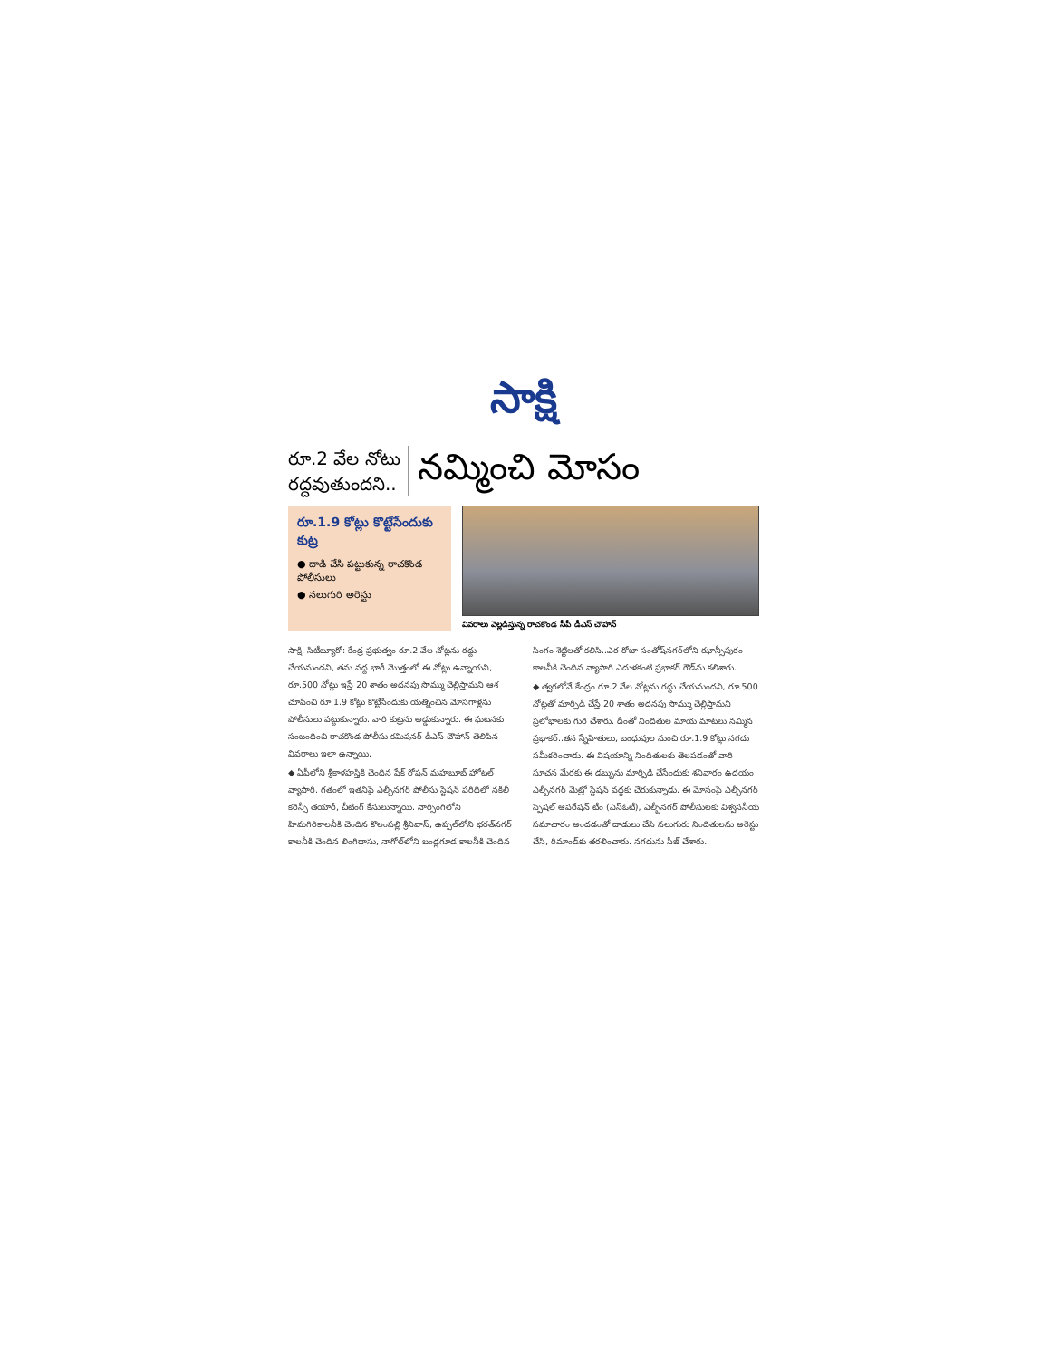సాక్షి
రూ.2 వేల నోటు
రద్దవుతుందని..
నమ్మించి మోసం
రూ.1.9 కోట్లు కొట్టేసేందుకు కుట్ర
● దాడి చేసి పట్టుకున్న రాచకొండ పోలీసులు
● నలుగురి అరెస్టు
వివరాలు వెల్లడిస్తున్న రాచకొండ సీపీ డీఎస్ చౌహాన్
సాక్షి, సిటీబ్యూరో: కేంద్ర ప్రభుత్వం రూ.2 వేల నోట్లను రద్దు చేయనుందని, తమ వద్ద భారీ మొత్తంలో ఈ నోట్లు ఉన్నాయని, రూ.500 నోట్లు ఇస్తే 20 శాతం అదనపు సొమ్ము చెల్లిస్తామని ఆశ చూపించి రూ.1.9 కోట్లు కొట్టేసేందుకు యత్నించిన మోసగాళ్లను పోలీసులు పట్టుకున్నారు. వారి కుట్రను అడ్డుకున్నారు. ఈ ఘటనకు సంబంధించి రాచకొండ పోలీసు కమిషనర్ డీఎస్ చౌహాన్ తెలిపిన వివరాలు ఇలా ఉన్నాయి.
◆ ఏపీలోని శ్రీకాళహస్తికి చెందిన షేక్ రోషన్ మహబూబ్ హోటల్ వ్యాపారి. గతంలో ఇతనిపై ఎల్బీనగర్ పోలీసు స్టేషన్ పరిధిలో నకిలీ కరెన్సీ తయారీ, చీటింగ్ కేసులున్నాయి. నార్సింగిలోని హిమగిరికాలనీకి చెందిన కొలంపల్లి శ్రీనివాస్, ఉప్పల్‌లోని భరత్‌నగర్ కాలనీకి చెందిన లింగిదాసు, నాగోల్‌లోని బండ్లగూడ కాలనీకి చెందిన సింగం శెట్టిలతో కలిసి..ఎర రోజా సంతోష్‌నగర్‌లోని ఝాన్సీపురం కాలనీకి చెందిన వ్యాపారి ఎదుళకంటి ప్రభాకర్ గౌడ్‌ను కలిశారు.
◆ త్వరలోనే కేంద్రం రూ.2 వేల నోట్లను రద్దు చేయనుందని, రూ.500 నోట్లతో మార్పిడి చేస్తే 20 శాతం అదనపు సొమ్ము చెల్లిస్తామని ప్రలోభాలకు గురి చేశారు. దీంతో నిందితుల మాయ మాటలు నమ్మిన ప్రభాకర్..తన స్నేహితులు, బంధువుల నుంచి రూ.1.9 కోట్లు నగదు సమీకరించాడు. ఈ విషయాన్ని నిందితులకు తెలపడంతో వారి సూచన మేరకు ఈ డబ్బును మార్పిడి చేసేందుకు శనివారం ఉదయం ఎల్బీనగర్ మెట్రో స్టేషన్ వద్దకు చేరుకున్నాడు. ఈ మోసంపై ఎల్బీనగర్ స్పెషల్ ఆపరేషన్ టీం (ఎస్ఓటీ), ఎల్బీనగర్ పోలీసులకు విశ్వసనీయ సమాచారం అందడంతో దాడులు చేసి నలుగురు నిందితులను అరెస్టు చేసి, రిమాండ్‌కు తరలించారు. నగదును సీజ్ చేశారు.